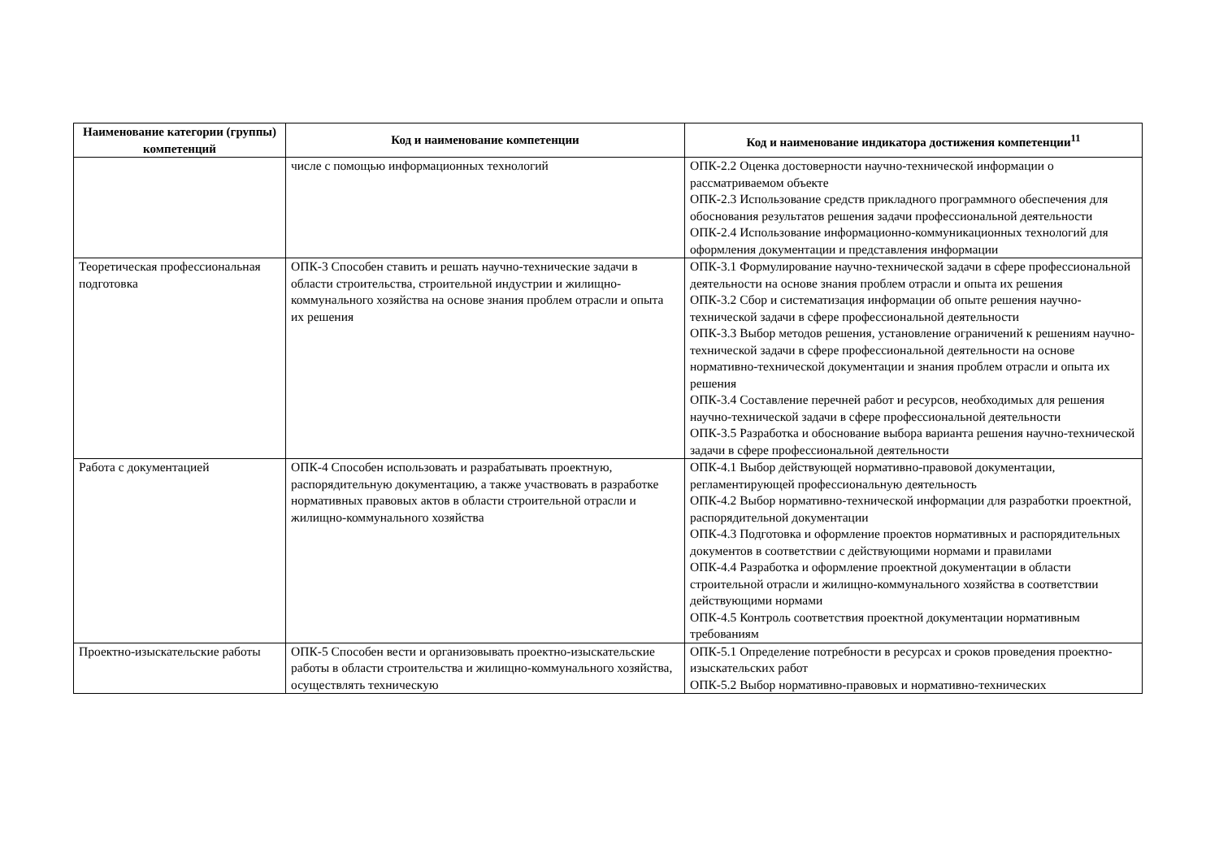| Наименование категории (группы) компетенций | Код и наименование компетенции | Код и наименование индикатора достижения компетенции<sup>11</sup> |
| --- | --- | --- |
| | числе с помощью информационных технологий | ОПК-2.2 Оценка достоверности научно-технической информации о рассматриваемом объекте ОПК-2.3 Использование средств прикладного программного обеспечения для обоснования результатов решения задачи профессиональной деятельности ОПК-2.4 Использование информационно-коммуникационных технологий для оформления документации и представления информации |
| Теоретическая профессиональная подготовка | ОПК-3 Способен ставить и решать научно-технические задачи в области строительства, строительной индустрии и жилищно-коммунального хозяйства на основе знания проблем отрасли и опыта их решения | ОПК-3.1 Формулирование научно-технической задачи в сфере профессиональной деятельности на основе знания проблем отрасли и опыта их решения ОПК-3.2 Сбор и систематизация информации об опыте решения научно-технической задачи в сфере профессиональной деятельности ОПК-3.3 Выбор методов решения, установление ограничений к решениям научно-технической задачи в сфере профессиональной деятельности на основе нормативно-технической документации и знания проблем отрасли и опыта их решения ОПК-3.4 Составление перечней работ и ресурсов, необходимых для решения научно-технической задачи в сфере профессиональной деятельности ОПК-3.5 Разработка и обоснование выбора варианта решения научно-технической задачи в сфере профессиональной деятельности |
| Работа с документацией | ОПК-4 Способен использовать и разрабатывать проектную, распорядительную документацию, а также участвовать в разработке нормативных правовых актов в области строительной отрасли и жилищно-коммунального хозяйства | ОПК-4.1 Выбор действующей нормативно-правовой документации, регламентирующей профессиональную деятельность ОПК-4.2 Выбор нормативно-технической информации для разработки проектной, распорядительной документации ОПК-4.3 Подготовка и оформление проектов нормативных и распорядительных документов в соответствии с действующими нормами и правилами ОПК-4.4 Разработка и оформление проектной документации в области строительной отрасли и жилищно-коммунального хозяйства в соответствии действующими нормами ОПК-4.5 Контроль соответствия проектной документации нормативным требованиям |
| Проектно-изыскательские работы | ОПК-5 Способен вести и организовывать проектно-изыскательские работы в области строительства и жилищно-коммунального хозяйства, осуществлять техническую | ОПК-5.1 Определение потребности в ресурсах и сроков проведения проектно-изыскательских работ ОПК-5.2 Выбор нормативно-правовых и нормативно-технических |